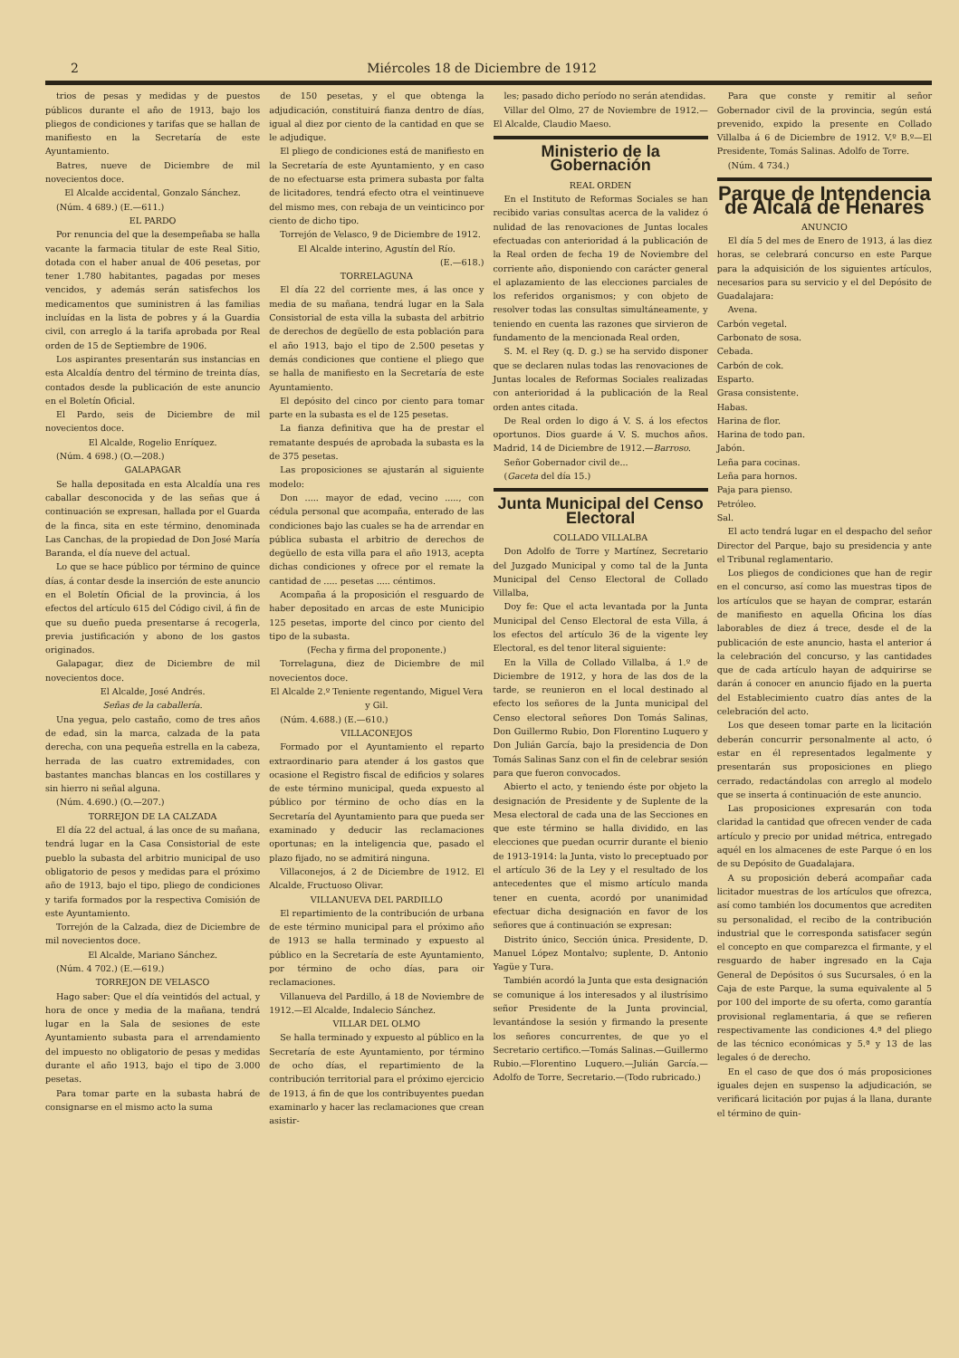2 Miércoles 18 de Diciembre de 1912
trios de pesas y medidas y de puestos públicos durante el año de 1913, bajo los pliegos de condiciones y tarifas que se hallan de manifiesto en la Secretaría de este Ayuntamiento.
Batres, nueve de Diciembre de mil novecientos doce.
El Alcalde accidental, Gonzalo Sánchez.
(Núm. 4 689.) (E.—611.)
EL PARDO
Por renuncia del que la desempeñaba se halla vacante la farmacia titular de este Real Sitio, dotada con el haber anual de 406 pesetas, por tener 1.780 habitantes, pagadas por meses vencidos, y además serán satisfechos los medicamentos que suministren á las familias incluídas en la lista de pobres y á la Guardia civil, con arreglo á la tarifa aprobada por Real orden de 15 de Septiembre de 1906.
Los aspirantes presentarán sus instancias en esta Alcaldía dentro del término de treinta días, contados desde la publicación de este anuncio en el Boletín Oficial.
El Pardo, seis de Diciembre de mil novecientos doce.
El Alcalde, Rogelio Enríquez.
(Núm. 4 698.) (O.—208.)
GALAPAGAR
Se halla depositada en esta Alcaldía una res caballar desconocida y de las señas que á continuación se expresan, hallada por el Guarda de la finca, sita en este término, denominada Las Canchas, de la propiedad de Don José María Baranda, el día nueve del actual.
Lo que se hace público por término de quince días, á contar desde la inserción de este anuncio en el Boletín Oficial de la provincia, á los efectos del artículo 615 del Código civil, á fin de que su dueño pueda presentarse á recogerla, previa justificación y abono de los gastos originados.
Galapagar, diez de Diciembre de mil novecientos doce.
El Alcalde, José Andrés.
Señas de la caballería.
Una yegua, pelo castaño, como de tres años de edad, sin la marca, calzada de la pata derecha, con una pequeña estrella en la cabeza, herrada de las cuatro extremidades, con bastantes manchas blancas en los costillares y sin hierro ni señal alguna.
(Núm. 4.690.) (O.—207.)
TORREJON DE LA CALZADA
El día 22 del actual, á las once de su mañana, tendrá lugar en la Casa Consistorial de este pueblo la subasta del arbitrio municipal de uso obligatorio de pesos y medidas para el próximo año de 1913, bajo el tipo, pliego de condiciones y tarifa formados por la respectiva Comisión de este Ayuntamiento.
Torrejón de la Calzada, diez de Diciembre de mil novecientos doce.
El Alcalde, Mariano Sánchez.
(Núm. 4 702.) (E.—619.)
TORREJON DE VELASCO
Hago saber: Que el día veintidós del actual, y hora de once y media de la mañana, tendrá lugar en la Sala de sesiones de este Ayuntamiento subasta para el arrendamiento del impuesto no obligatorio de pesas y medidas durante el año 1913, bajo el tipo de 3.000 pesetas.
Para tomar parte en la subasta habrá de consignarse en el mismo acto la suma
de 150 pesetas, y el que obtenga la adjudicación, constituirá fianza dentro de días, igual al diez por ciento de la cantidad en que se le adjudique.
El pliego de condiciones está de manifiesto en la Secretaría de este Ayuntamiento, y en caso de no efectuarse esta primera subasta por falta de licitadores, tendrá efecto otra el veintinueve del mismo mes, con rebaja de un veinticinco por ciento de dicho tipo.
Torrejón de Velasco, 9 de Diciembre de 1912.
El Alcalde interino, Agustín del Río.
(E.—618.)
TORRELAGUNA
El día 22 del corriente mes, á las once y media de su mañana, tendrá lugar en la Sala Consistorial de esta villa la subasta del arbitrio de derechos de degüello de esta población para el año 1913, bajo el tipo de 2.500 pesetas y demás condiciones que contiene el pliego que se halla de manifiesto en la Secretaría de este Ayuntamiento.
El depósito del cinco por ciento para tomar parte en la subasta es el de 125 pesetas.
La fianza definitiva que ha de prestar el rematante después de aprobada la subasta es la de 375 pesetas.
Las proposiciones se ajustarán al siguiente modelo:
Don ..... mayor de edad, vecino ....., con cédula personal que acompaña, enterado de las condiciones bajo las cuales se ha de arrendar en pública subasta el arbitrio de derechos de degüello de esta villa para el año 1913, acepta dichas condiciones y ofrece por el remate la cantidad de ..... pesetas ..... céntimos.
Acompaña á la proposición el resguardo de haber depositado en arcas de este Municipio 125 pesetas, importe del cinco por ciento del tipo de la subasta.
(Fecha y firma del proponente.)
Torrelaguna, diez de Diciembre de mil novecientos doce.
El Alcalde 2.º Teniente regentando, Miguel Vera y Gil.
(Núm. 4.688.) (E.—610.)
VILLACONEJOS
Formado por el Ayuntamiento el reparto extraordinario para atender á los gastos que ocasione el Registro fiscal de edificios y solares de este término municipal, queda expuesto al público por término de ocho días en la Secretaría del Ayuntamiento para que pueda ser examinado y deducir las reclamaciones oportunas; en la inteligencia que, pasado el plazo fijado, no se admitirá ninguna.
Villaconejos, á 2 de Diciembre de 1912. El Alcalde, Fructuoso Olivar.
VILLANUEVA DEL PARDILLO
El repartimiento de la contribución de urbana de este término municipal para el próximo año de 1913 se halla terminado y expuesto al público en la Secretaría de este Ayuntamiento, por término de ocho días, para oir reclamaciones.
Villanueva del Pardillo, á 18 de Noviembre de 1912.—El Alcalde, Indalecio Sánchez.
VILLAR DEL OLMO
Se halla terminado y expuesto al público en la Secretaría de este Ayuntamiento, por término de ocho días, el repartimiento de la contribución territorial para el próximo ejercicio de 1913, á fin de que los contribuyentes puedan examinarlo y hacer las reclamaciones que crean asistir-
les; pasado dicho período no serán atendidas.
Villar del Olmo, 27 de Noviembre de 1912.—El Alcalde, Claudio Maeso.
Ministerio de la Gobernación
REAL ORDEN
En el Instituto de Reformas Sociales se han recibido varias consultas acerca de la validez ó nulidad de las renovaciones de Juntas locales efectuadas con anterioridad á la publicación de la Real orden de fecha 19 de Noviembre del corriente año, disponiendo con carácter general el aplazamiento de las elecciones parciales de los referidos organismos; y con objeto de resolver todas las consultas simultáneamente, y teniendo en cuenta las razones que sirvieron de fundamento de la mencionada Real orden,
S. M. el Rey (q. D. g.) se ha servido disponer que se declaren nulas todas las renovaciones de Juntas locales de Reformas Sociales realizadas con anterioridad á la publicación de la Real orden antes citada.
De Real orden lo digo á V. S. á los efectos oportunos. Dios guarde á V. S. muchos años. Madrid, 14 de Diciembre de 1912.—Barroso.
Señor Gobernador civil de...
(Gaceta del día 15.)
Junta Municipal del Censo Electoral
COLLADO VILLALBA
Don Adolfo de Torre y Martínez, Secretario del Juzgado Municipal y como tal de la Junta Municipal del Censo Electoral de Collado Villalba,
Doy fe: Que el acta levantada por la Junta Municipal del Censo Electoral de esta Villa, á los efectos del artículo 36 de la vigente ley Electoral, es del tenor literal siguiente:
En la Villa de Collado Villalba, á 1.º de Diciembre de 1912, y hora de las dos de la tarde, se reunieron en el local destinado al efecto los señores de la Junta municipal del Censo electoral señores Don Tomás Salinas, Don Guillermo Rubio, Don Florentino Luquero y Don Julián García, bajo la presidencia de Don Tomás Salinas Sanz con el fin de celebrar sesión para que fueron convocados.
Abierto el acto, y teniendo éste por objeto la designación de Presidente y de Suplente de la Mesa electoral de cada una de las Secciones en que este término se halla dividido, en las elecciones que puedan ocurrir durante el bienio de 1913-1914: la Junta, visto lo preceptuado por el artículo 36 de la Ley y el resultado de los antecedentes que el mismo artículo manda tener en cuenta, acordó por unanimidad efectuar dicha designación en favor de los señores que á continuación se expresan:
Distrito único, Sección única. Presidente, D. Manuel López Montalvo; suplente, D. Antonio Yagüe y Tura.
También acordó la Junta que esta designación se comunique á los interesados y al ilustrísimo señor Presidente de la Junta provincial, levantándose la sesión y firmando la presente los señores concurrentes, de que yo el Secretario certifico.—Tomás Salinas.—Guillermo Rubio.—Florentino Luquero.—Julián García.—Adolfo de Torre, Secretario.—(Todo rubricado.)
Para que conste y remitir al señor Gobernador civil de la provincia, según está prevenido, expido la presente en Collado Villalba á 6 de Diciembre de 1912. V.º B.º—El Presidente, Tomás Salinas. Adolfo de Torre.
(Núm. 4 734.)
Parque de Intendencia de Alcalá de Henares
ANUNCIO
El día 5 del mes de Enero de 1913, á las diez horas, se celebrará concurso en este Parque para la adquisición de los siguientes artículos, necesarios para su servicio y el del Depósito de Guadalajara:
Avena.
Carbón vegetal.
Carbonato de sosa.
Cebada.
Carbón de cok.
Esparto.
Grasa consistente.
Habas.
Harina de flor.
Harina de todo pan.
Jabón.
Leña para cocinas.
Leña para hornos.
Paja para pienso.
Petróleo.
Sal.
El acto tendrá lugar en el despacho del señor Director del Parque, bajo su presidencia y ante el Tribunal reglamentario.
Los pliegos de condiciones que han de regir en el concurso, así como las muestras tipos de los artículos que se hayan de comprar, estarán de manifiesto en aquella Oficina los días laborables de diez á trece, desde el de la publicación de este anuncio, hasta el anterior á la celebración del concurso, y las cantidades que de cada artículo hayan de adquirirse se darán á conocer en anuncio fijado en la puerta del Establecimiento cuatro días antes de la celebración del acto.
Los que deseen tomar parte en la licitación deberán concurrir personalmente al acto, ó estar en él representados legalmente y presentarán sus proposiciones en pliego cerrado, redactándolas con arreglo al modelo que se inserta á continuación de este anuncio.
Las proposiciones expresarán con toda claridad la cantidad que ofrecen vender de cada artículo y precio por unidad métrica, entregado aquél en los almacenes de este Parque ó en los de su Depósito de Guadalajara.
A su proposición deberá acompañar cada licitador muestras de los artículos que ofrezca, así como también los documentos que acrediten su personalidad, el recibo de la contribución industrial que le corresponda satisfacer según el concepto en que comparezca el firmante, y el resguardo de haber ingresado en la Caja General de Depósitos ó sus Sucursales, ó en la Caja de este Parque, la suma equivalente al 5 por 100 del importe de su oferta, como garantía provisional reglamentaria, á que se refieren respectivamente las condiciones 4.ª del pliego de las técnico económicas y 5.ª y 13 de las legales ó de derecho.
En el caso de que dos ó más proposiciones iguales dejen en suspenso la adjudicación, se verificará licitación por pujas á la llana, durante el término de quin-